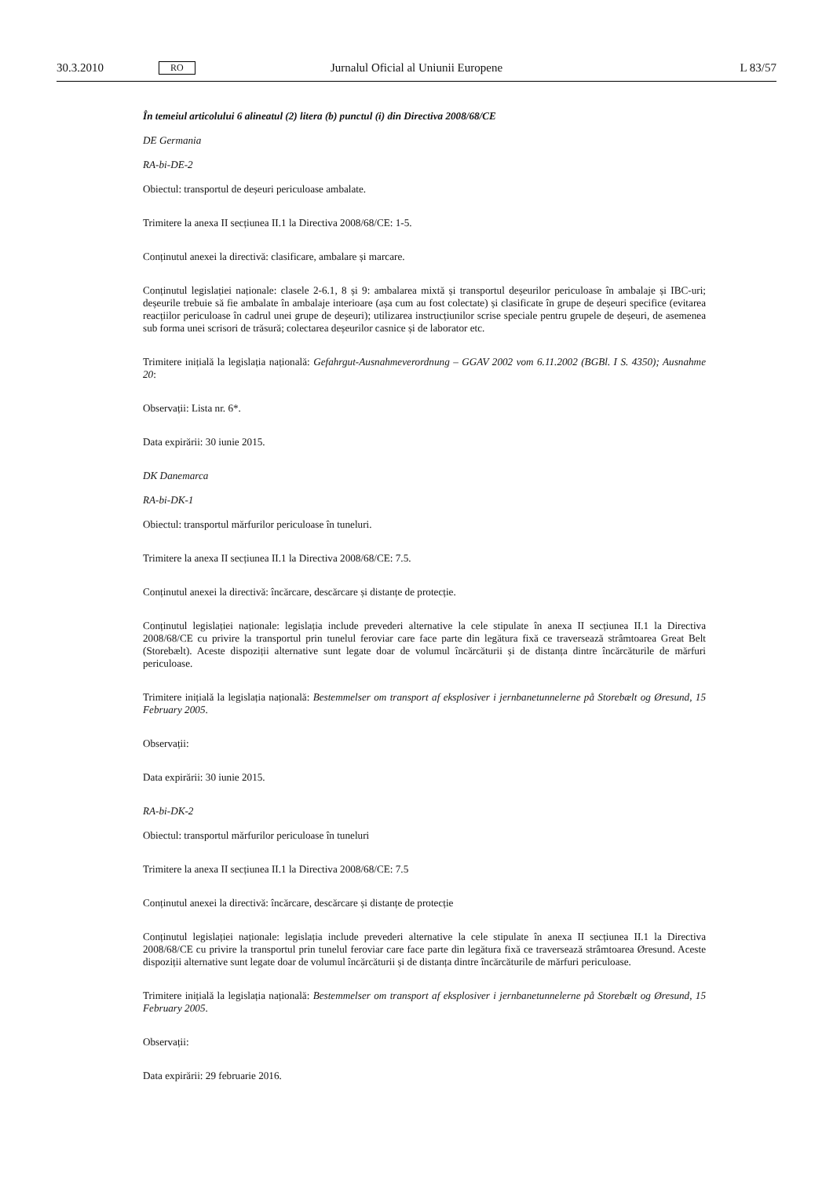30.3.2010 RO Jurnalul Oficial al Uniunii Europene L 83/57
În temeiul articolului 6 alineatul (2) litera (b) punctul (i) din Directiva 2008/68/CE
DE Germania
RA-bi-DE-2
Obiectul: transportul de deșeuri periculoase ambalate.
Trimitere la anexa II secțiunea II.1 la Directiva 2008/68/CE: 1-5.
Conținutul anexei la directivă: clasificare, ambalare și marcare.
Conținutul legislației naționale: clasele 2-6.1, 8 și 9: ambalarea mixtă și transportul deșeurilor periculoase în ambalaje și IBC-uri; deșeurile trebuie să fie ambalate în ambalaje interioare (așa cum au fost colectate) și clasificate în grupe de deșeuri specifice (evitarea reacțiilor periculoase în cadrul unei grupe de deșeuri); utilizarea instrucțiunilor scrise speciale pentru grupele de deșeuri, de asemenea sub forma unei scrisori de trăsură; colectarea deșeurilor casnice și de laborator etc.
Trimitere inițială la legislația națională: Gefahrgut-Ausnahmeverordnung – GGAV 2002 vom 6.11.2002 (BGBl. I S. 4350); Ausnahme 20:
Observații: Lista nr. 6*.
Data expirării: 30 iunie 2015.
DK Danemarca
RA-bi-DK-1
Obiectul: transportul mărfurilor periculoase în tuneluri.
Trimitere la anexa II secțiunea II.1 la Directiva 2008/68/CE: 7.5.
Conținutul anexei la directivă: încărcare, descărcare și distanțe de protecție.
Conținutul legislației naționale: legislația include prevederi alternative la cele stipulate în anexa II secțiunea II.1 la Directiva 2008/68/CE cu privire la transportul prin tunelul feroviar care face parte din legătura fixă ce traversează strâmtoarea Great Belt (Storebælt). Aceste dispoziții alternative sunt legate doar de volumul încărcăturii și de distanța dintre încărcăturile de mărfuri periculoase.
Trimitere inițială la legislația națională: Bestemmelser om transport af eksplosiver i jernbanetunnelerne på Storebælt og Øresund, 15 February 2005.
Observații:
Data expirării: 30 iunie 2015.
RA-bi-DK-2
Obiectul: transportul mărfurilor periculoase în tuneluri
Trimitere la anexa II secțiunea II.1 la Directiva 2008/68/CE: 7.5
Conținutul anexei la directivă: încărcare, descărcare și distanțe de protecție
Conținutul legislației naționale: legislația include prevederi alternative la cele stipulate în anexa II secțiunea II.1 la Directiva 2008/68/CE cu privire la transportul prin tunelul feroviar care face parte din legătura fixă ce traversează strâmtoarea Øresund. Aceste dispoziții alternative sunt legate doar de volumul încărcăturii și de distanța dintre încărcăturile de mărfuri periculoase.
Trimitere inițială la legislația națională: Bestemmelser om transport af eksplosiver i jernbanetunnelerne på Storebælt og Øresund, 15 February 2005.
Observații:
Data expirării: 29 februarie 2016.